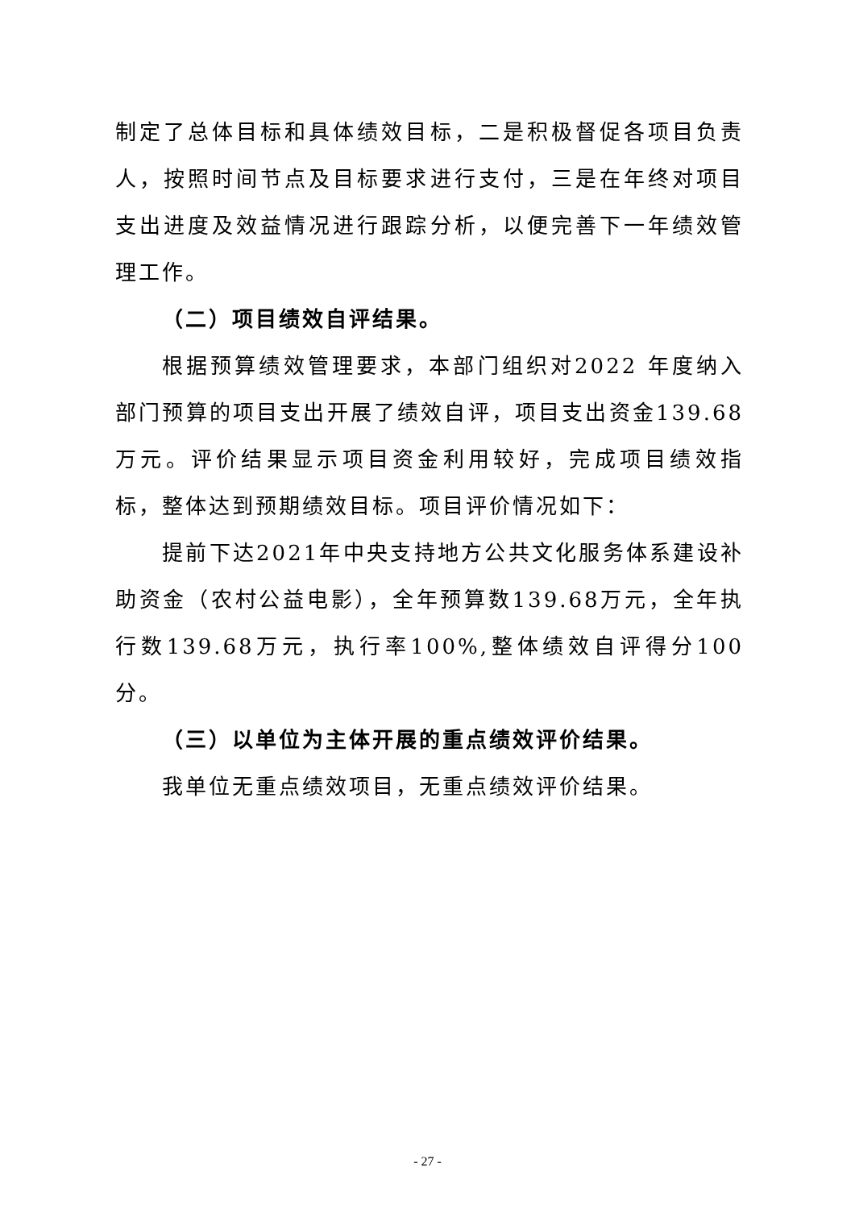制定了总体目标和具体绩效目标，二是积极督促各项目负责人，按照时间节点及目标要求进行支付，三是在年终对项目支出进度及效益情况进行跟踪分析，以便完善下一年绩效管理工作。
（二）项目绩效自评结果。
根据预算绩效管理要求，本部门组织对2022 年度纳入部门预算的项目支出开展了绩效自评，项目支出资金139.68万元。评价结果显示项目资金利用较好，完成项目绩效指标，整体达到预期绩效目标。项目评价情况如下：
提前下达2021年中央支持地方公共文化服务体系建设补助资金（农村公益电影），全年预算数139.68万元，全年执行数139.68万元，执行率100%,整体绩效自评得分100分。
（三）以单位为主体开展的重点绩效评价结果。
我单位无重点绩效项目，无重点绩效评价结果。
- 27 -